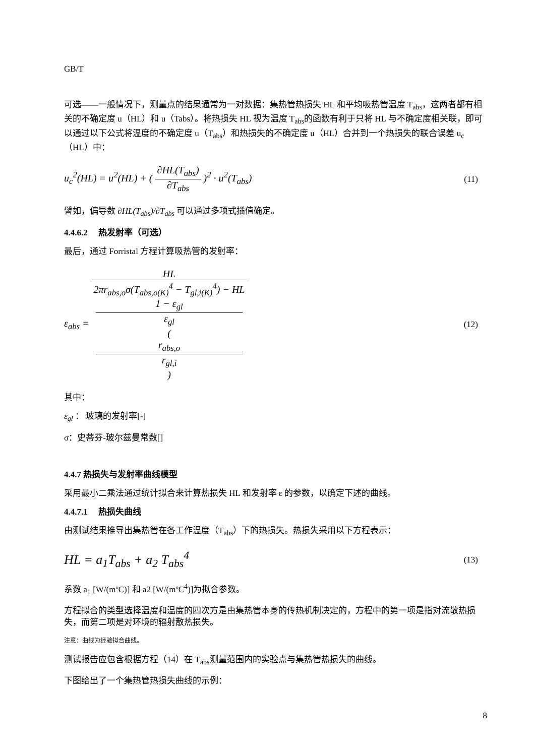GB/T
可选——一般情况下，测量点的结果通常为一对数据：集热管热损失 HL 和平均吸热管温度 T<sub>abs</sub>，这两者都有相关的不确定度 u（HL）和 u（Tabs）。将热损失 HL 视为温度 T<sub>abs</sub>的函数有利于只将 HL 与不确定度相关联，即可以通过以下公式将温度的不确定度 u（T<sub>abs</sub>）和热损失的不确定度 u（HL）合并到一个热损失的联合误差 u<sub>c</sub>（HL）中：
u<sub>c</sub><sup>2</sup>(HL) = u<sup>2</sup>(HL) + ( ∂HL(T<sub>abs</sub>) ∂T<sub>abs</sub> )<sup>2</sup> · u<sup>2</sup>(T<sub>abs</sub>)
(11)
譬如，偏导数 ∂HL(T<sub>abs</sub>)/∂T<sub>abs</sub> 可以通过多项式插值确定。
4.4.6.2 热发射率（可选）
最后，通过 Forristal 方程计算吸热管的发射率：
ε<sub>abs</sub> = HL 2πr<sub>abs,o</sub>σ(T<sub>abs,o(K)</sub><sup>4</sup> − T<sub>gl,i(K)</sub><sup>4</sup>) − HL
1 − ε<sub>gl</sub>
ε<sub>gl</sub>
(
r<sub>abs,o</sub>
r<sub>gl,i</sub>
)
(12)
其中：
ε<sub>gl</sub> ： 玻璃的发射率[-]
σ：史蒂芬-玻尔兹曼常数[]
4.4.7 热损失与发射率曲线模型
采用最小二乘法通过统计拟合来计算热损失 HL 和发射率 ε 的参数，以确定下述的曲线。
4.4.7.1 热损失曲线
由测试结果推导出集热管在各工作温度（T<sub>abs</sub>）下的热损失。热损失采用以下方程表示：
HL = a<sub>1</sub>T<sub>abs</sub> + a<sub>2</sub> T<sub>abs</sub><sup>4</sup>
(13)
系数 a<sub>1</sub> [W/(mºC)] 和 a2 [W/(mºC<sup>4</sup>)]为拟合参数。
方程拟合的类型选择温度和温度的四次方是由集热管本身的传热机制决定的，方程中的第一项是指对流散热损失，而第二项是对环境的辐射散热损失。
注意：曲线为经验拟合曲线。
测试报告应包含根据方程（14）在 T<sub>abs</sub>测量范围内的实验点与集热管热损失的曲线。
下图给出了一个集热管热损失曲线的示例：
8